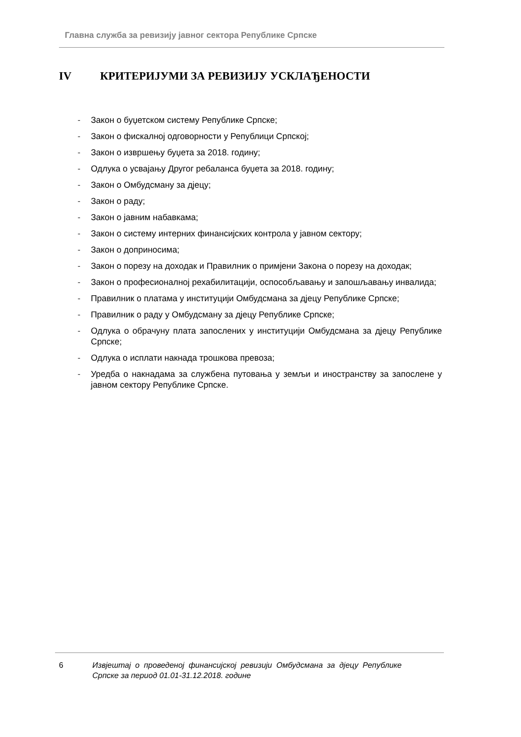Главна служба за ревизију јавног сектора Републике Српске
IV КРИТЕРИЈУМИ ЗА РЕВИЗИЈУ УСКЛАЂЕНОСТИ
- Закон о буџетском систему Републике Српске;
- Закон о фискалној одговорности у Републици Српској;
- Закон о извршењу буџета за 2018. годину;
- Одлука о усвајању Другог ребаланса буџета за 2018. годину;
- Закон о Омбудсману за дјецу;
- Закон о раду;
- Закон о јавним набавкама;
- Закон о систему интерних финансијских контрола у јавном сектору;
- Закон о доприносима;
- Закон о порезу на доходак и Правилник о примјени Закона о порезу на доходак;
- Закон о професионалној рехабилитацији, оспособљавању и запошљавању инвалида;
- Правилник о платама у институцији Омбудсмана за дјецу Републике Српске;
- Правилник о раду у Омбудсману за дјецу Републике Српске;
- Одлука о обрачуну плата запослених у институцији Омбудсмана за дјецу Републике Српске;
- Одлука о исплати накнада трошкова превоза;
- Уредба о накнадама за службена путовања у земљи и иностранству за запослене у јавном сектору Републике Српске.
6 Извјештај о проведеној финансијској ревизији Омбудсмана за дјецу Републике Српске за период 01.01-31.12.2018. године